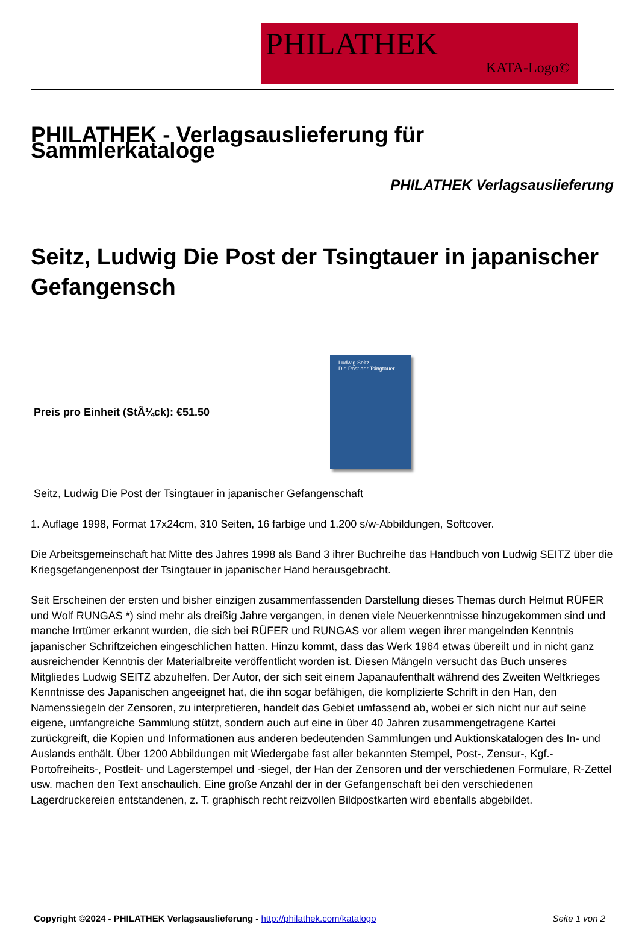PHILATHEK
KATA-Logo©
PHILATHEK - Verlagsauslieferung für Sammlerkataloge
PHILATHEK Verlagsauslieferung
Seitz, Ludwig Die Post der Tsingtauer in japanischer Gefangensch
Preis pro Einheit (StÃ¼ck): €51.50
Ludwig Seitz
Die Post der Tsingtauer
Seitz, Ludwig Die Post der Tsingtauer in japanischer Gefangenschaft
1. Auflage 1998, Format 17x24cm, 310 Seiten, 16 farbige und 1.200 s/w-Abbildungen, Softcover.
Die Arbeitsgemeinschaft hat Mitte des Jahres 1998 als Band 3 ihrer Buchreihe das Handbuch von Ludwig SEITZ über die Kriegsgefangenenpost der Tsingtauer in japanischer Hand herausgebracht.
Seit Erscheinen der ersten und bisher einzigen zusammenfassenden Darstellung dieses Themas durch Helmut RÜFER und Wolf RUNGAS *) sind mehr als dreißig Jahre vergangen, in denen viele Neuerkenntnisse hinzugekommen sind und manche Irrtümer erkannt wurden, die sich bei RÜFER und RUNGAS vor allem wegen ihrer mangelnden Kenntnis japanischer Schriftzeichen eingeschlichen hatten. Hinzu kommt, dass das Werk 1964 etwas übereilt und in nicht ganz ausreichender Kenntnis der Materialbreite veröffentlicht worden ist. Diesen Mängeln versucht das Buch unseres Mitgliedes Ludwig SEITZ abzuhelfen. Der Autor, der sich seit einem Japanaufenthalt während des Zweiten Weltkrieges Kenntnisse des Japanischen angeeignet hat, die ihn sogar befähigen, die komplizierte Schrift in den Han, den Namenssiegeln der Zensoren, zu interpretieren, handelt das Gebiet umfassend ab, wobei er sich nicht nur auf seine eigene, umfangreiche Sammlung stützt, sondern auch auf eine in über 40 Jahren zusammengetragene Kartei zurückgreift, die Kopien und Informationen aus anderen bedeutenden Sammlungen und Auktionskatalogen des In- und Auslands enthält. Über 1200 Abbildungen mit Wiedergabe fast aller bekannten Stempel, Post-, Zensur-, Kgf.-Portofreiheits-, Postleit- und Lagerstempel und -siegel, der Han der Zensoren und der verschiedenen Formulare, R-Zettel usw. machen den Text anschaulich. Eine große Anzahl der in der Gefangenschaft bei den verschiedenen Lagerdruckereien entstandenen, z. T. graphisch recht reizvollen Bildpostkarten wird ebenfalls abgebildet.
Copyright ©2024 - PHILATHEK Verlagsauslieferung - http://philathek.com/katalogo Seite 1 von 2